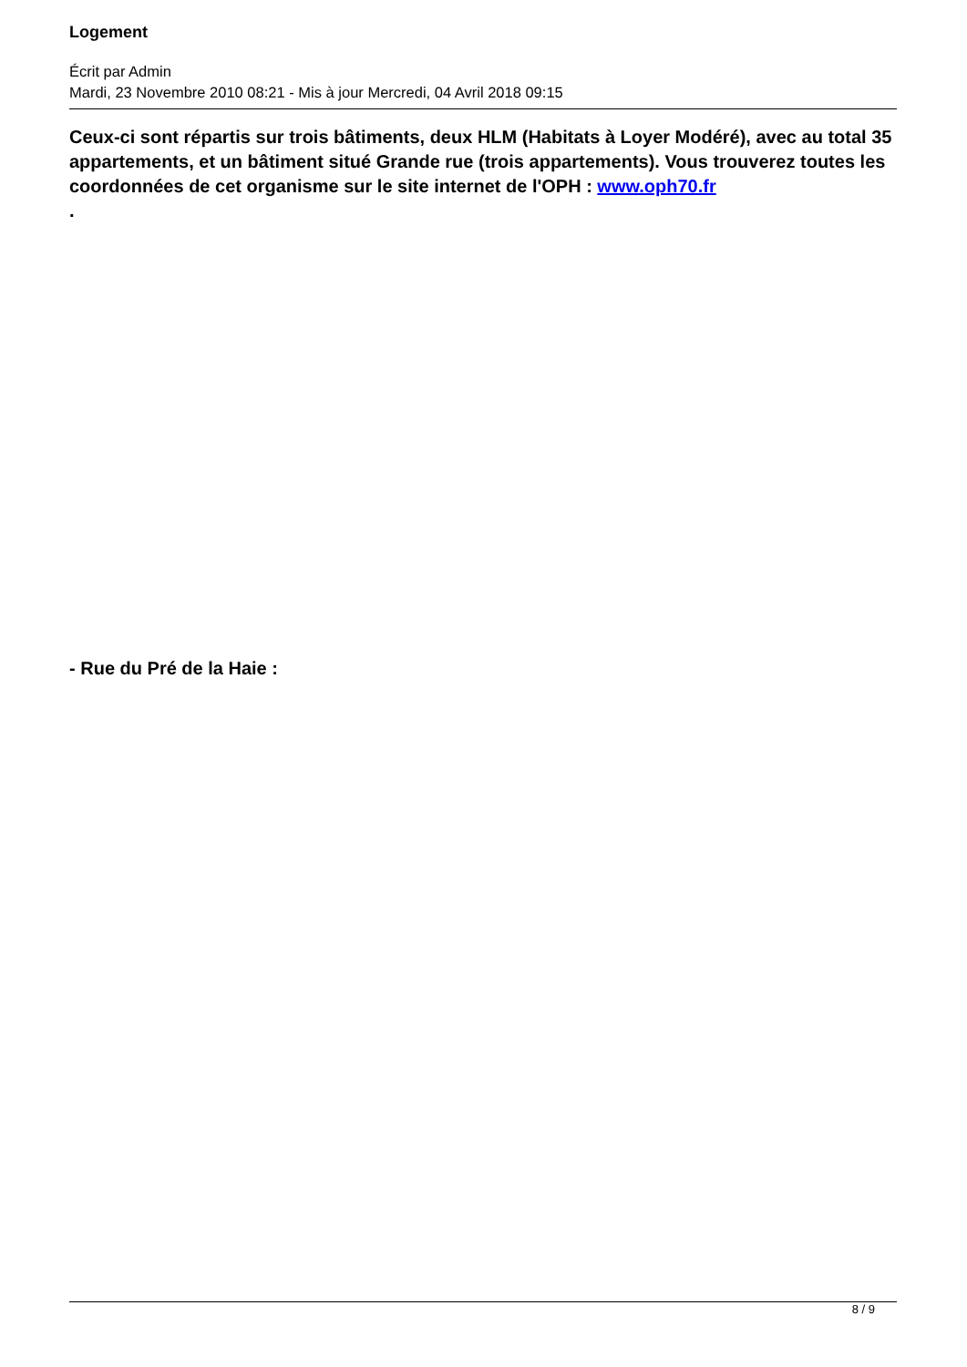Logement
Écrit par Admin
Mardi, 23 Novembre 2010 08:21 - Mis à jour Mercredi, 04 Avril 2018 09:15
Ceux-ci sont répartis sur trois bâtiments, deux HLM (Habitats à Loyer Modéré), avec au total 35 appartements, et un bâtiment situé Grande rue (trois appartements). Vous trouverez toutes les coordonnées de cet organisme sur le site internet de l'OPH : www.oph70.fr
.
- Rue du Pré de la Haie :
8 / 9